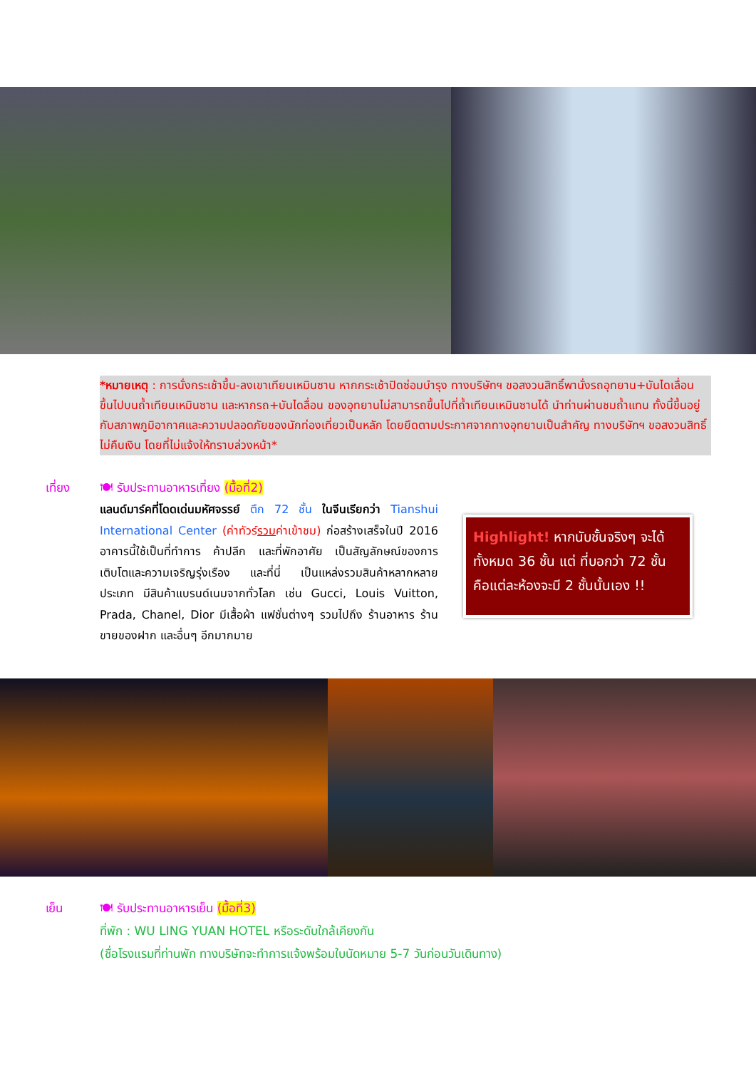*หมายเหตุ : การนั่งกระเช้าขึ้น-ลงเขาเทียนเหมินซาน หากกระเช้าปิดซ่อมบำรุง ทางบริษัทฯ ขอสงวนสิทธิ์พานั่งรถอุทยาน+บันไดเลื่อน ขึ้นไปบนถ้ำเทียนเหมินซาน และหากรถ+บันไดลื่อน ของอุทยานไม่สามารถขึ้นไปที่ถ้ำเทียนเหมินซานได้ นำท่านผ่านชมถ้ำแทน ทั้งนี้ขึ้นอยู่กับสภาพภูมิอากาศและความปลอดภัยของนักท่องเที่ยวเป็นหลัก โดยยึดตามประกาศจากทางอุทยานเป็นสำคัญ ทางบริษัทฯ ขอสงวนสิทธิ์ไม่คืนเงิน โดยที่ไม่แจ้งให้ทราบล่วงหน้า*
เที่ยง
🍽 รับประทานอาหารเที่ยง (มื้อที่2)
แลนด์มาร์คที่โดดเด่นมหัศจรรย์ ตึก 72 ชั้น ในจีนเรียกว่า Tianshui International Center (ค่าทัวร์รวมค่าเข้าชม) ก่อสร้างเสร็จในปี 2016 อาคารนี้ใช้เป็นที่ทำการ ค้าปลีก และที่พักอาศัย เป็นสัญลักษณ์ของการเติบโตและความเจริญรุ่งเรือง และที่นี่ เป็นแหล่งรวมสินค้าหลากหลายประเภท มีสินค้าแบรนด์เนมจากทั่วโลก เช่น Gucci, Louis Vuitton, Prada, Chanel, Dior มีเสื้อผ้า แฟชั่นต่างๆ รวมไปถึง ร้านอาหาร ร้านขายของฝาก และอื่นๆ อีกมากมาย
Highlight! หากนับชั้นจริงๆ จะได้ทั้งหมด 36 ชั้น แต่ ที่บอกว่า 72 ชั้น คือแต่ละห้องจะมี 2 ชั้นนั้นเอง !!
เย็น
🍽 รับประทานอาหารเย็น (มื้อที่3)
ที่พัก : WU LING YUAN HOTEL หรือระดับใกล้เคียงกัน
(ชื่อโรงแรมที่ท่านพัก ทางบริษัทจะทำการแจ้งพร้อมใบนัดหมาย 5-7 วันก่อนวันเดินทาง)